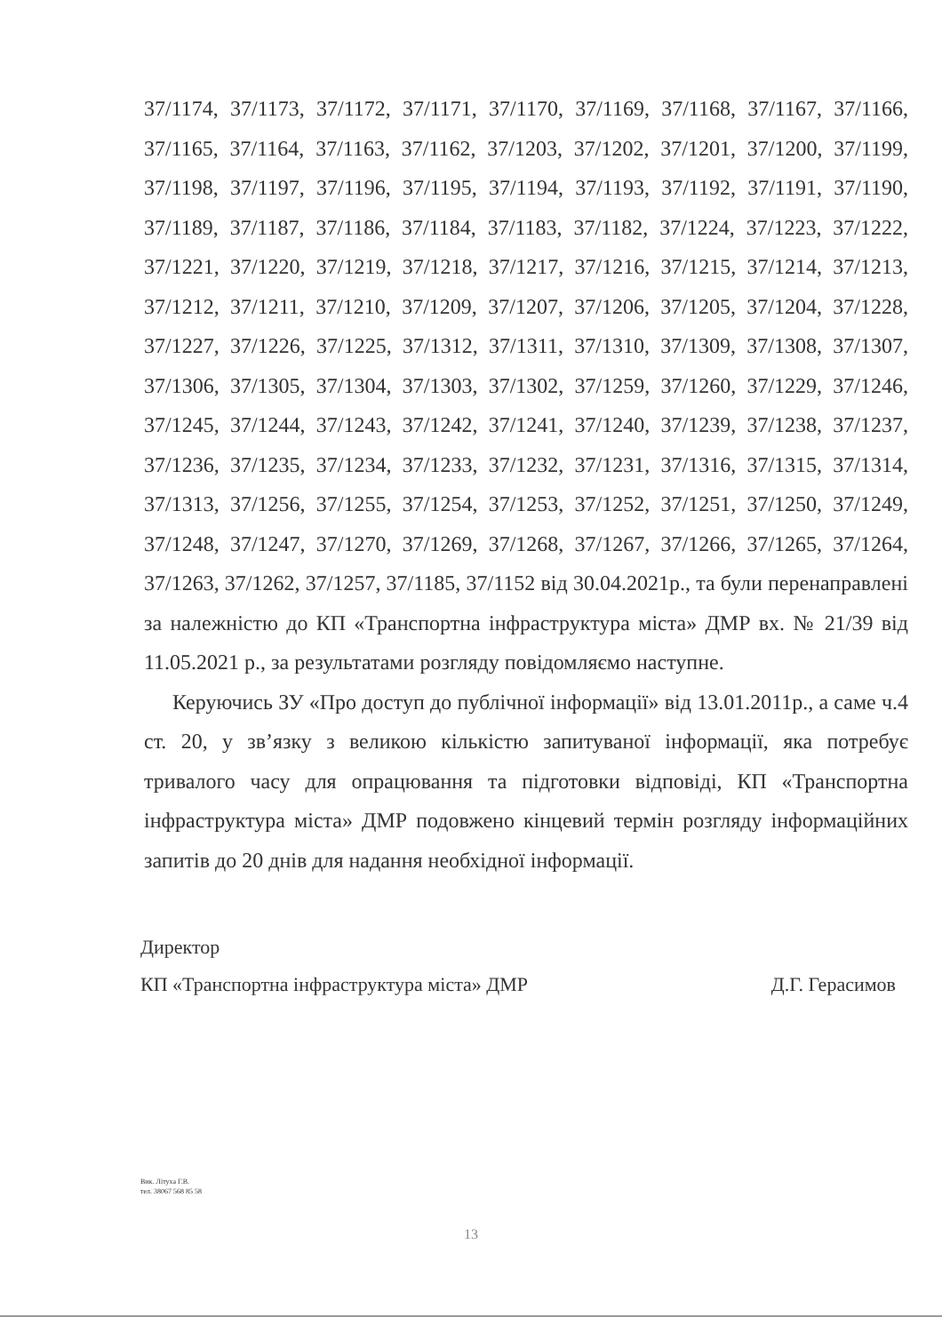37/1174, 37/1173, 37/1172, 37/1171, 37/1170, 37/1169, 37/1168, 37/1167, 37/1166, 37/1165, 37/1164, 37/1163, 37/1162, 37/1203, 37/1202, 37/1201, 37/1200, 37/1199, 37/1198, 37/1197, 37/1196, 37/1195, 37/1194, 37/1193, 37/1192, 37/1191, 37/1190, 37/1189, 37/1187, 37/1186, 37/1184, 37/1183, 37/1182, 37/1224, 37/1223, 37/1222, 37/1221, 37/1220, 37/1219, 37/1218, 37/1217, 37/1216, 37/1215, 37/1214, 37/1213, 37/1212, 37/1211, 37/1210, 37/1209, 37/1207, 37/1206, 37/1205, 37/1204, 37/1228, 37/1227, 37/1226, 37/1225, 37/1312, 37/1311, 37/1310, 37/1309, 37/1308, 37/1307, 37/1306, 37/1305, 37/1304, 37/1303, 37/1302, 37/1259, 37/1260, 37/1229, 37/1246, 37/1245, 37/1244, 37/1243, 37/1242, 37/1241, 37/1240, 37/1239, 37/1238, 37/1237, 37/1236, 37/1235, 37/1234, 37/1233, 37/1232, 37/1231, 37/1316, 37/1315, 37/1314, 37/1313, 37/1256, 37/1255, 37/1254, 37/1253, 37/1252, 37/1251, 37/1250, 37/1249, 37/1248, 37/1247, 37/1270, 37/1269, 37/1268, 37/1267, 37/1266, 37/1265, 37/1264, 37/1263, 37/1262, 37/1257, 37/1185, 37/1152 від 30.04.2021р., та були перенаправлені за належністю до КП «Транспортна інфраструктура міста» ДМР вх. № 21/39 від 11.05.2021 р., за результатами розгляду повідомляємо наступне.
Керуючись ЗУ «Про доступ до публічної інформації» від 13.01.2011р., а саме ч.4 ст. 20, у зв’язку з великою кількістю запитуваної інформації, яка потребує тривалого часу для опрацювання та підготовки відповіді, КП «Транспортна інфраструктура міста» ДМР подовжено кінцевий термін розгляду інформаційних запитів до 20 днів для надання необхідної інформації.
Директор
КП «Транспортна інфраструктура міста» ДМР Д.Г. Герасимов
Вик. Літуха Г.В.
тел. 38067 568 85 58
13